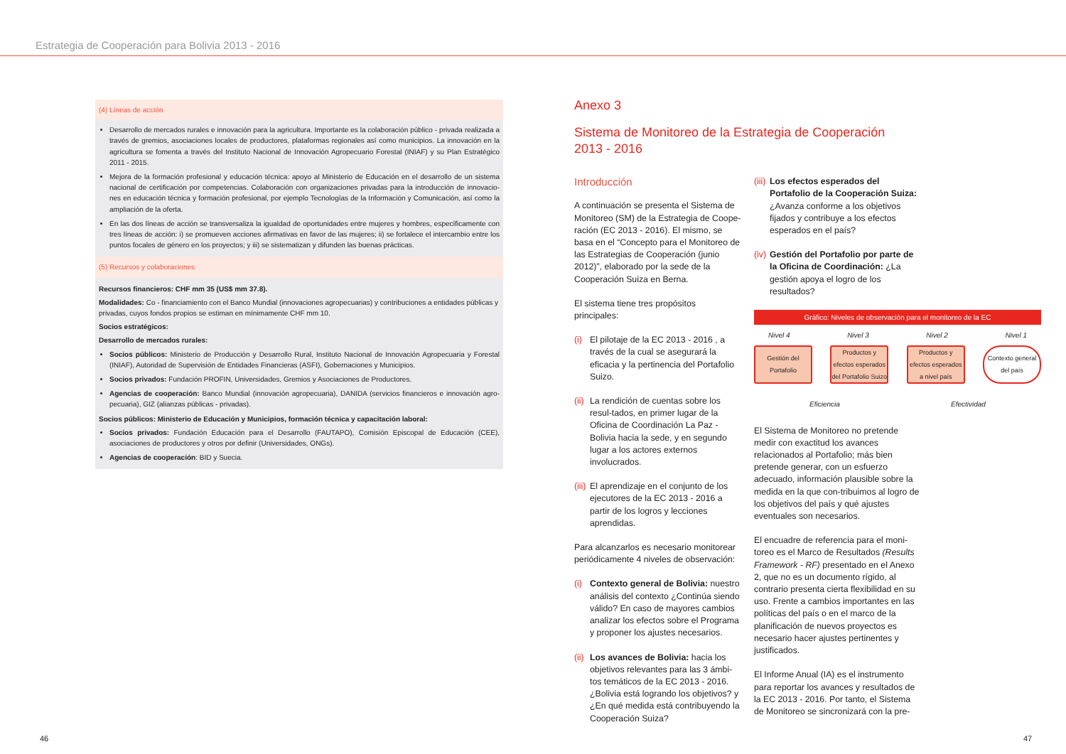Estrategia de Cooperación para Bolivia 2013 - 2016
(4) Líneas de acción
Desarrollo de mercados rurales e innovación para la agricultura. Importante es la colaboración público - privada realizada a través de gremios, asociaciones locales de productores, plataformas regionales así como municipios. La innovación en la agricultura se fomenta a través del Instituto Nacional de Innovación Agropecuario Forestal (INIAF) y su Plan Estratégico 2011 - 2015.
Mejora de la formación profesional y educación técnica: apoyo al Ministerio de Educación en el desarrollo de un sistema nacional de certificación por competencias. Colaboración con organizaciones privadas para la introducción de innovacio-nes en educación técnica y formación profesional, por ejemplo Tecnologías de la Información y Comunicación, así como la ampliación de la oferta.
En las dos líneas de acción se transversaliza la igualdad de oportunidades entre mujeres y hombres, específicamente con tres líneas de acción: i) se promueven acciones afirmativas en favor de las mujeres; ii) se fortalece el intercambio entre los puntos focales de género en los proyectos; y iii) se sistematizan y difunden las buenas prácticas.
(5) Recursos y colaboraciones
Recursos financieros: CHF mm 35 (US$ mm 37.8).
Modalidades: Co - financiamiento con el Banco Mundial (innovaciones agropecuarias) y contribuciones a entidades públicas y privadas, cuyos fondos propios se estiman en mínimamente CHF mm 10.
Socios estratégicos:
Desarrollo de mercados rurales:
Socios públicos: Ministerio de Producción y Desarrollo Rural, Instituto Nacional de Innovación Agropecuaria y Forestal (INIAF), Autoridad de Supervisión de Entidades Financieras (ASFI), Gobernaciones y Municipios.
Socios privados: Fundación PROFIN, Universidades, Gremios y Asociaciones de Productores.
Agencias de cooperación: Banco Mundial (innovación agropecuaria), DANIDA (servicios financieros e innovación agro-pecuaria), GIZ (alianzas públicas - privadas).
Socios públicos: Ministerio de Educación y Municipios, formación técnica y capacitación laboral:
Socios privados: Fundación Educación para el Desarrollo (FAUTAPO), Comisión Episcopal de Educación (CEE), asociaciones de productores y otros por definir (Universidades, ONGs).
Agencias de cooperación: BID y Suecia.
Anexo 3
Sistema de Monitoreo de la Estrategia de Cooperación
2013 - 2016
Introducción
A continuación se presenta el Sistema de Monitoreo (SM) de la Estrategia de Coope-ración (EC 2013 - 2016). El mismo, se basa en el “Concepto para el Monitoreo de las Estrategias de Cooperación (junio 2012)”, elaborado por la sede de la Cooperación Suiza en Berna.
El sistema tiene tres propósitos principales:
(i) El pilotaje de la EC 2013 - 2016 , a través de la cual se asegurará la eficacia y la pertinencia del Portafolio Suizo.
(ii) La rendición de cuentas sobre los resul-tados, en primer lugar de la Oficina de Coordinación La Paz - Bolivia hacia la sede, y en segundo lugar a los actores externos involucrados.
(iii) El aprendizaje en el conjunto de los ejecutores de la EC 2013 - 2016 a partir de los logros y lecciones aprendidas.
Para alcanzarlos es necesario monitorear periódicamente 4 niveles de observación:
(i) Contexto general de Bolivia: nuestro análisis del contexto ¿Continúa siendo válido? En caso de mayores cambios analizar los efectos sobre el Programa y proponer los ajustes necesarios.
(ii) Los avances de Bolivia: hacia los objetivos relevantes para las 3 ámbi-tos temáticos de la EC 2013 - 2016. ¿Bolivia está logrando los objetivos? y ¿En qué medida está contribuyendo la Cooperación Suiza?
(iii) Los efectos esperados del Portafolio de la Cooperación Suiza: ¿Avanza conforme a los objetivos fijados y contribuye a los efectos esperados en el país?
(iv) Gestión del Portafolio por parte de la Oficina de Coordinación: ¿La gestión apoya el logro de los resultados?
Gráfico: Niveles de observación para el monitoreo de la EC
Nivel 4 Nivel 3 Nivel 2 Nivel 1
Gestión del Portafolio
Productos y efectos esperados del Portafolio Suizo
Productos y efectos esperados a nivel país
Contexto general del país
Eficiencia Efectividad
El Sistema de Monitoreo no pretende medir con exactitud los avances relacionados al Portafolio; más bien pretende generar, con un esfuerzo adecuado, información plausible sobre la medida en la que con-tribuimos al logro de los objetivos del país y qué ajustes eventuales son necesarios.
El encuadre de referencia para el moni-toreo es el Marco de Resultados (Results Framework - RF) presentado en el Anexo 2, que no es un documento rígido, al contrario presenta cierta flexibilidad en su uso. Frente a cambios importantes en las políticas del país o en el marco de la planificación de nuevos proyectos es necesario hacer ajustes pertinentes y justificados.
El Informe Anual (IA) es el instrumento para reportar los avances y resultados de la EC 2013 - 2016. Por tanto, el Sistema de Monitoreo se sincronizará con la pre-
46 47